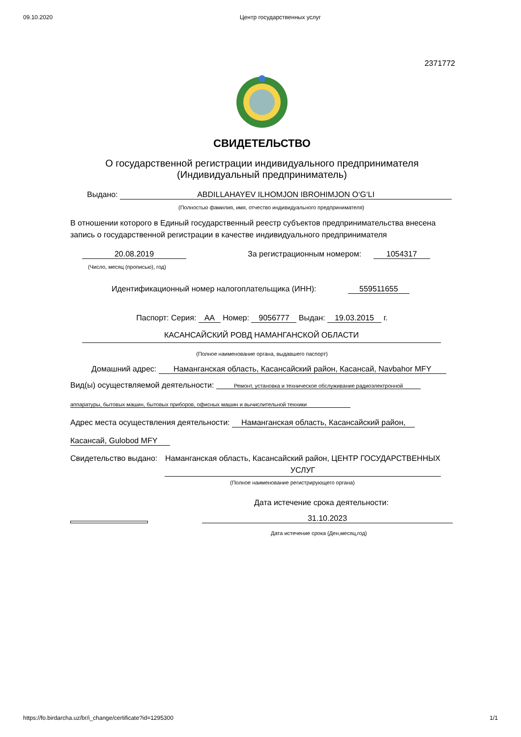09.10.2020 Центр государственных услуг
2371772
СВИДЕТЕЛЬСТВО
О государственной регистрации индивидуального предпринимателя
(Индивидуальный предприниматель)
Выдано: ABDILLAHAYEV ILHOMJON IBROHIMJON O‘G‘LI
(Полностью фамилия, имя, отчество индивидуального предпринимателя)
В отношении которого в Единый государственный реестр субъектов предпринимательства внесена запись о государственной регистрации в качестве индивидуального предпринимателя
20.08.2019 За регистрационным номером: 1054317
(Число, месяц (прописью), год)
Идентификационный номер налогоплательщика (ИНН): 559511655
Паспорт: Серия: AA Номер: 9056777 Выдан: 19.03.2015 г.
КАСАНСАЙСКИЙ РОВД НАМАНГАНСКОЙ ОБЛАСТИ
(Полное наименование органа, выдавшего паспорт)
Домашний адрес: Наманганская область, Касансайский район, Касансай, Navbahor MFY
Вид(ы) осуществляемой деятельности: Ремонт, установка и техническое обслуживание радиоэлектронной
аппаратуры, бытовых машин, бытовых приборов, офисных машин и вычислительной техники
Адрес места осуществления деятельности: Наманганская область, Касансайский район,
Касансай, Gulobod MFY
Свидетельство выдано:
Наманганская область, Касансайский район, ЦЕНТР ГОСУДАРСТВЕННЫХ УСЛУГ
(Полное наименование регистрирующего органа)
Дата истечение срока деятельности:
31.10.2023
Дата истечение срока (Ден,месяц,год)
https://fo.birdarcha.uz/br/i_change/certificate?id=1295300 1/1